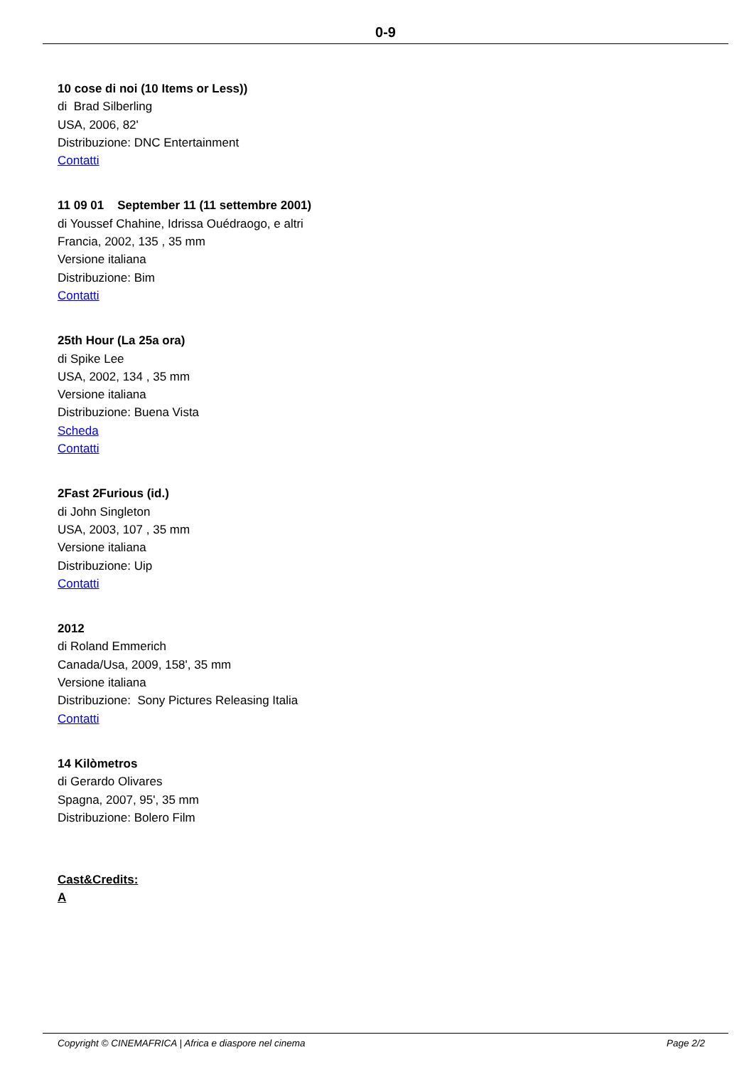0-9
10 cose di noi (10 Items or Less))
di Brad Silberling
USA, 2006, 82'
Distribuzione: DNC Entertainment
Contatti
11 09 01 September 11 (11 settembre 2001)
di Youssef Chahine, Idrissa Ouédraogo, e altri
Francia, 2002, 135 , 35 mm
Versione italiana
Distribuzione: Bim
Contatti
25th Hour (La 25a ora)
di Spike Lee
USA, 2002, 134 , 35 mm
Versione italiana
Distribuzione: Buena Vista
Scheda
Contatti
2Fast 2Furious (id.)
di John Singleton
USA, 2003, 107 , 35 mm
Versione italiana
Distribuzione: Uip
Contatti
2012
di Roland Emmerich
Canada/Usa, 2009, 158', 35 mm
Versione italiana
Distribuzione: Sony Pictures Releasing Italia
Contatti
14 Kilòmetros
di Gerardo Olivares
Spagna, 2007, 95', 35 mm
Distribuzione: Bolero Film
Cast&Credits:
A
Copyright © CINEMAFRICA | Africa e diaspore nel cinema Page 2/2